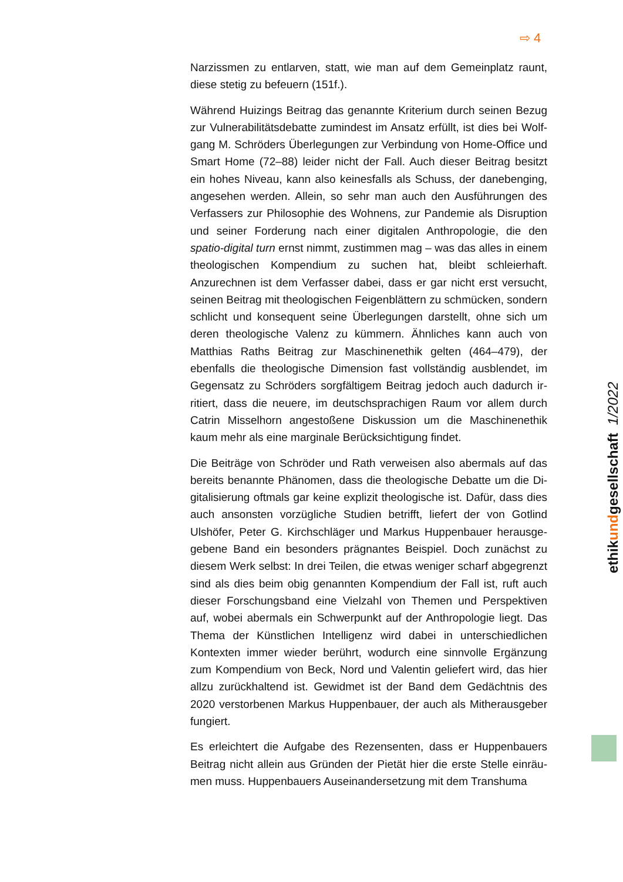⇨ 4
Narzissmen zu entlarven, statt, wie man auf dem Gemeinplatz raunt, diese stetig zu befeuern (151f.).
Während Huizings Beitrag das genannte Kriterium durch seinen Bezug zur Vulnerabilitätsdebatte zumindest im Ansatz erfüllt, ist dies bei Wolf­gang M. Schröders Überlegungen zur Verbindung von Home-Office und Smart Home (72–88) leider nicht der Fall. Auch dieser Beitrag be­sitzt ein hohes Niveau, kann also keinesfalls als Schuss, der daneben­ging, angesehen werden. Allein, so sehr man auch den Ausführungen des Verfassers zur Philosophie des Wohnens, zur Pandemie als Dis­ruption und seiner Forderung nach einer digitalen Anthropologie, die den spatio-digital turn ernst nimmt, zustimmen mag – was das alles in einem theologischen Kompendium zu suchen hat, bleibt schleierhaft. Anzurechnen ist dem Verfasser dabei, dass er gar nicht erst versucht, seinen Beitrag mit theologischen Feigenblättern zu schmücken, son­dern schlicht und konsequent seine Überlegungen darstellt, ohne sich um deren theologische Valenz zu kümmern. Ähnliches kann auch von Matthias Raths Beitrag zur Maschinenethik gelten (464–479), der ebenfalls die theologische Dimension fast vollständig ausblendet, im Gegensatz zu Schröders sorgfältigem Beitrag jedoch auch dadurch ir­ritiert, dass die neuere, im deutschsprachigen Raum vor allem durch Catrin Misselhorn angestoßene Diskussion um die Maschinenethik kaum mehr als eine marginale Berücksichtigung findet.
Die Beiträge von Schröder und Rath verweisen also abermals auf das bereits benannte Phänomen, dass die theologische Debatte um die Di­gitalisierung oftmals gar keine explizit theologische ist. Dafür, dass dies auch ansonsten vorzügliche Studien betrifft, liefert der von Gotlind Ulshöfer, Peter G. Kirchschläger und Markus Huppenbauer herausge­gebene Band ein besonders prägnantes Beispiel. Doch zunächst zu diesem Werk selbst: In drei Teilen, die etwas weniger scharf abge­grenzt sind als dies beim obig genannten Kompendium der Fall ist, ruft auch dieser Forschungsband eine Vielzahl von Themen und Perspek­tiven auf, wobei abermals ein Schwerpunkt auf der Anthropologie liegt. Das Thema der Künstlichen Intelligenz wird dabei in unterschiedlichen Kontexten immer wieder berührt, wodurch eine sinnvolle Ergänzung zum Kompendium von Beck, Nord und Valentin geliefert wird, das hier allzu zurückhaltend ist. Gewidmet ist der Band dem Gedächtnis des 2020 verstorbenen Markus Huppenbauer, der auch als Mitherausgeber fungiert.
Es erleichtert die Aufgabe des Rezensenten, dass er Huppenbauers Beitrag nicht allein aus Gründen der Pietät hier die erste Stelle einräu­men muss. Huppenbauers Auseinandersetzung mit dem Transhuma­
ethikundgesellschaft 1/2022